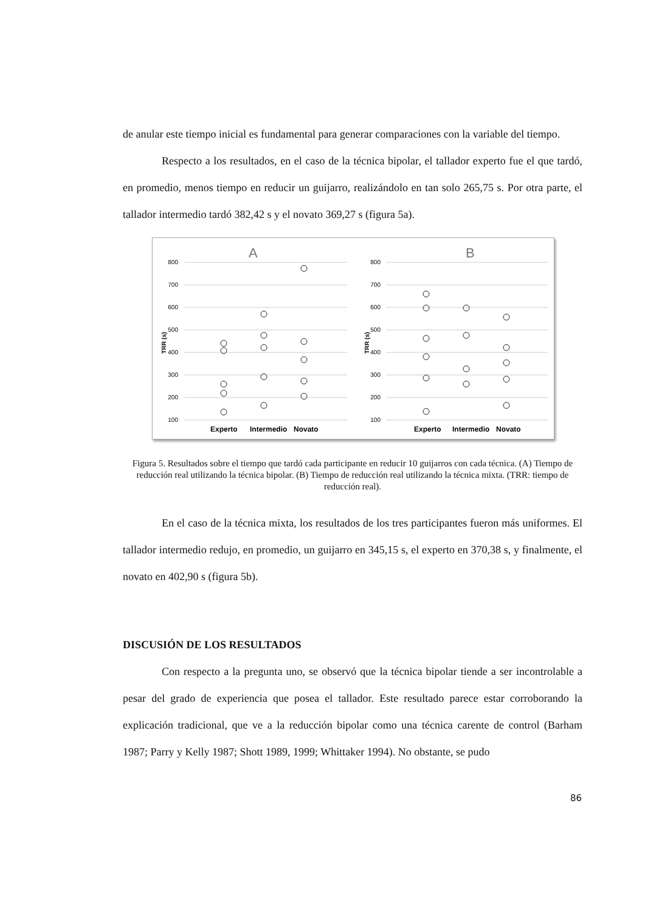de anular este tiempo inicial es fundamental para generar comparaciones con la variable del tiempo.
Respecto a los resultados, en el caso de la técnica bipolar, el tallador experto fue el que tardó, en promedio, menos tiempo en reducir un guijarro, realizándolo en tan solo 265,75 s. Por otra parte, el tallador intermedio tardó 382,42 s y el novato 369,27 s (figura 5a).
A
B
800
700
600
500
400
300
200
100
800
700
600
500
400
300
200
100
TRR (s)
TRR (s)
Experto
Intermedio
Novato
Experto
Intermedio
Novato
Figura 5. Resultados sobre el tiempo que tardó cada participante en reducir 10 guijarros con cada técnica. (A) Tiempo de reducción real utilizando la técnica bipolar. (B) Tiempo de reducción real utilizando la técnica mixta. (TRR: tiempo de reducción real).
En el caso de la técnica mixta, los resultados de los tres participantes fueron más uniformes. El tallador intermedio redujo, en promedio, un guijarro en 345,15 s, el experto en 370,38 s, y finalmente, el novato en 402,90 s (figura 5b).
DISCUSIÓN DE LOS RESULTADOS
Con respecto a la pregunta uno, se observó que la técnica bipolar tiende a ser incontrolable a pesar del grado de experiencia que posea el tallador. Este resultado parece estar corroborando la explicación tradicional, que ve a la reducción bipolar como una técnica carente de control (Barham 1987; Parry y Kelly 1987; Shott 1989, 1999; Whittaker 1994). No obstante, se pudo
86